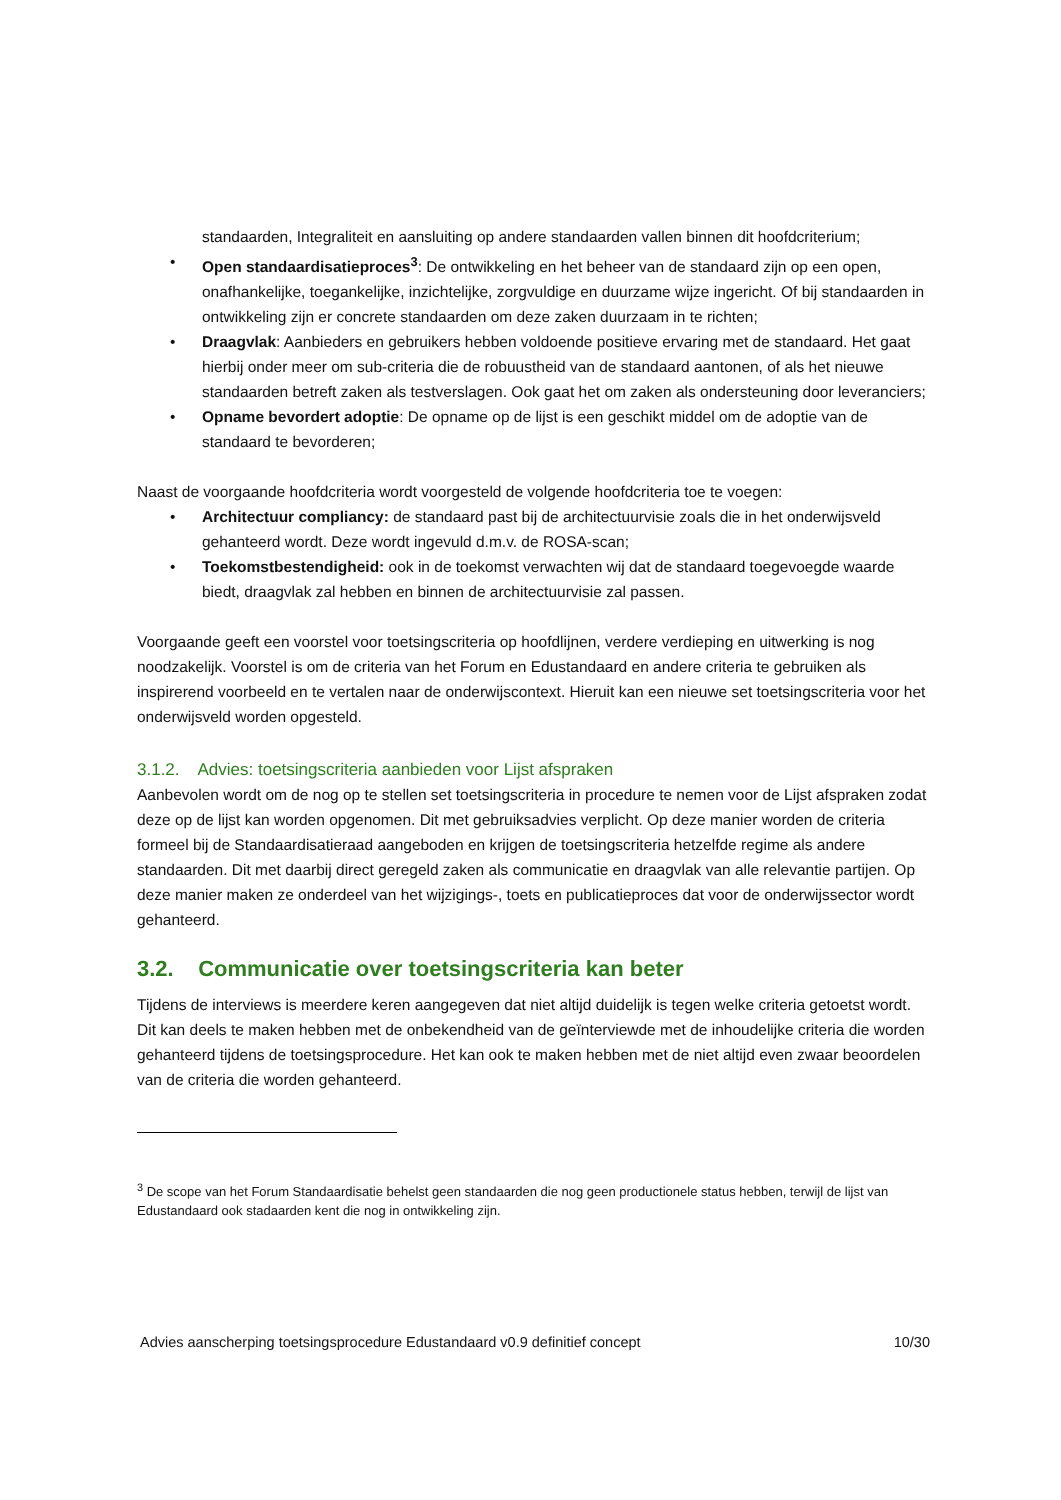standaarden, Integraliteit en aansluiting op andere standaarden vallen binnen dit hoofdcriterium;
• Open standaardisatieproces<sup>3</sup>: De ontwikkeling en het beheer van de standaard zijn op een open, onafhankelijke, toegankelijke, inzichtelijke, zorgvuldige en duurzame wijze ingericht. Of bij standaarden in ontwikkeling zijn er concrete standaarden om deze zaken duurzaam in te richten;
• Draagvlak: Aanbieders en gebruikers hebben voldoende positieve ervaring met de standaard. Het gaat hierbij onder meer om sub-criteria die de robuustheid van de standaard aantonen, of als het nieuwe standaarden betreft zaken als testverslagen. Ook gaat het om zaken als ondersteuning door leveranciers;
• Opname bevordert adoptie: De opname op de lijst is een geschikt middel om de adoptie van de standaard te bevorderen;
Naast de voorgaande hoofdcriteria wordt voorgesteld de volgende hoofdcriteria toe te voegen:
• Architectuur compliancy: de standaard past bij de architectuurvisie zoals die in het onderwijsveld gehanteerd wordt. Deze wordt ingevuld d.m.v. de ROSA-scan;
• Toekomstbestendigheid: ook in de toekomst verwachten wij dat de standaard toegevoegde waarde biedt, draagvlak zal hebben en binnen de architectuurvisie zal passen.
Voorgaande geeft een voorstel voor toetsingscriteria op hoofdlijnen, verdere verdieping en uitwerking is nog noodzakelijk. Voorstel is om de criteria van het Forum en Edustandaard en andere criteria te gebruiken als inspirerend voorbeeld en te vertalen naar de onderwijscontext. Hieruit kan een nieuwe set toetsingscriteria voor het onderwijsveld worden opgesteld.
3.1.2. Advies: toetsingscriteria aanbieden voor Lijst afspraken
Aanbevolen wordt om de nog op te stellen set toetsingscriteria in procedure te nemen voor de Lijst afspraken zodat deze op de lijst kan worden opgenomen. Dit met gebruiksadvies verplicht. Op deze manier worden de criteria formeel bij de Standaardisatieraad aangeboden en krijgen de toetsingscriteria hetzelfde regime als andere standaarden. Dit met daarbij direct geregeld zaken als communicatie en draagvlak van alle relevantie partijen. Op deze manier maken ze onderdeel van het wijzigings-, toets en publicatieproces dat voor de onderwijssector wordt gehanteerd.
3.2. Communicatie over toetsingscriteria kan beter
Tijdens de interviews is meerdere keren aangegeven dat niet altijd duidelijk is tegen welke criteria getoetst wordt. Dit kan deels te maken hebben met de onbekendheid van de geïnterviewde met de inhoudelijke criteria die worden gehanteerd tijdens de toetsingsprocedure. Het kan ook te maken hebben met de niet altijd even zwaar beoordelen van de criteria die worden gehanteerd.
<sup>3</sup> De scope van het Forum Standaardisatie behelst geen standaarden die nog geen productionele status hebben, terwijl de lijst van Edustandaard ook stadaarden kent die nog in ontwikkeling zijn.
Advies aanscherping toetsingsprocedure Edustandaard v0.9 definitief concept 10/30